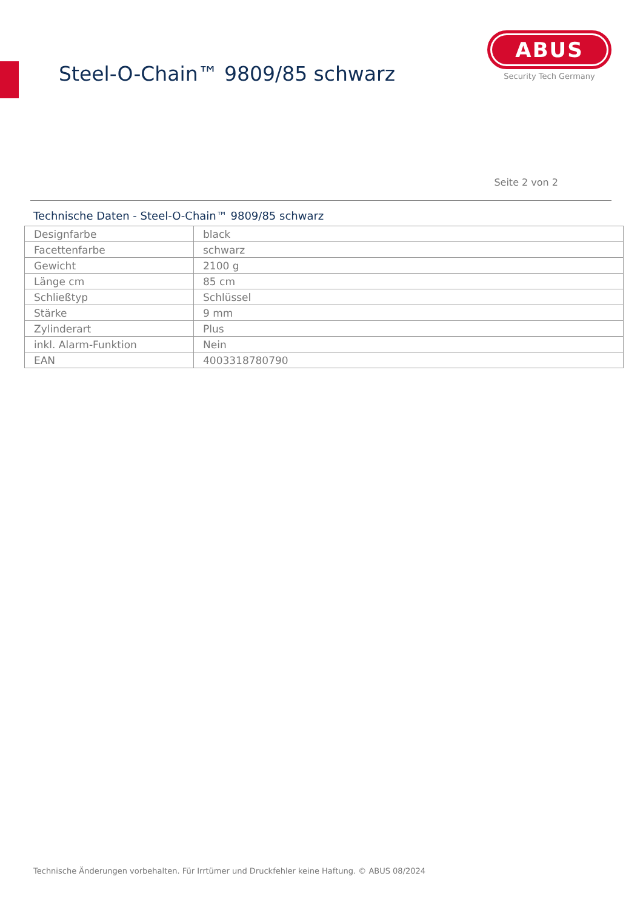Steel-O-Chain™ 9809/85 schwarz
ABUS
Security Tech Germany
Seite 2 von 2
Technische Daten - Steel-O-Chain™ 9809/85 schwarz
| Designfarbe | black |
| Facettenfarbe | schwarz |
| Gewicht | 2100 g |
| Länge cm | 85 cm |
| Schließtyp | Schlüssel |
| Stärke | 9 mm |
| Zylinderart | Plus |
| inkl. Alarm-Funktion | Nein |
| EAN | 4003318780790 |
Technische Änderungen vorbehalten. Für Irrtümer und Druckfehler keine Haftung. © ABUS 08/2024